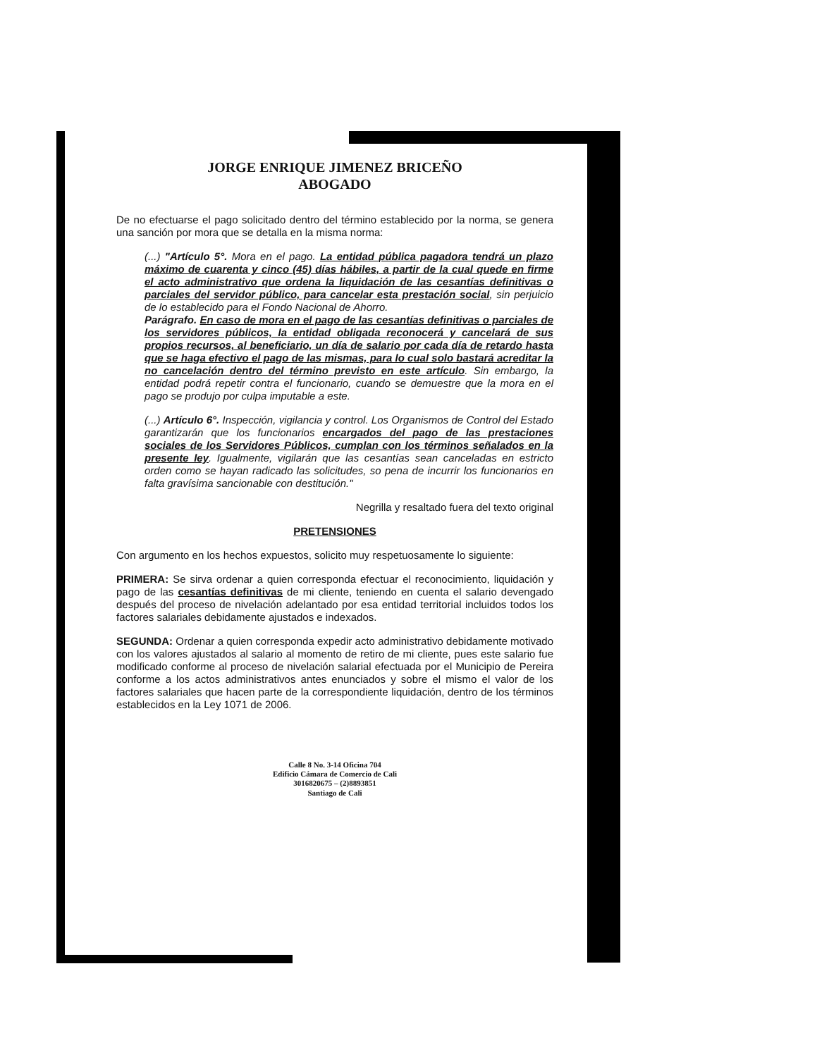JORGE ENRIQUE JIMENEZ BRICEÑO
ABOGADO
De no efectuarse el pago solicitado dentro del término establecido por la norma, se genera una sanción por mora que se detalla en la misma norma:
(...) "Artículo 5°. Mora en el pago. La entidad pública pagadora tendrá un plazo máximo de cuarenta y cinco (45) días hábiles, a partir de la cual quede en firme el acto administrativo que ordena la liquidación de las cesantías definitivas o parciales del servidor público, para cancelar esta prestación social, sin perjuicio de lo establecido para el Fondo Nacional de Ahorro.
Parágrafo. En caso de mora en el pago de las cesantías definitivas o parciales de los servidores públicos, la entidad obligada reconocerá y cancelará de sus propios recursos, al beneficiario, un día de salario por cada día de retardo hasta que se haga efectivo el pago de las mismas, para lo cual solo bastará acreditar la no cancelación dentro del término previsto en este artículo. Sin embargo, la entidad podrá repetir contra el funcionario, cuando se demuestre que la mora en el pago se produjo por culpa imputable a este.
(...) Artículo 6°. Inspección, vigilancia y control. Los Organismos de Control del Estado garantizarán que los funcionarios encargados del pago de las prestaciones sociales de los Servidores Públicos, cumplan con los términos señalados en la presente ley. Igualmente, vigilarán que las cesantías sean canceladas en estricto orden como se hayan radicado las solicitudes, so pena de incurrir los funcionarios en falta gravísima sancionable con destitución."
Negrilla y resaltado fuera del texto original
PRETENSIONES
Con argumento en los hechos expuestos, solicito muy respetuosamente lo siguiente:
PRIMERA: Se sirva ordenar a quien corresponda efectuar el reconocimiento, liquidación y pago de las cesantías definitivas de mi cliente, teniendo en cuenta el salario devengado después del proceso de nivelación adelantado por esa entidad territorial incluidos todos los factores salariales debidamente ajustados e indexados.
SEGUNDA: Ordenar a quien corresponda expedir acto administrativo debidamente motivado con los valores ajustados al salario al momento de retiro de mi cliente, pues este salario fue modificado conforme al proceso de nivelación salarial efectuada por el Municipio de Pereira conforme a los actos administrativos antes enunciados y sobre el mismo el valor de los factores salariales que hacen parte de la correspondiente liquidación, dentro de los términos establecidos en la Ley 1071 de 2006.
Calle 8 No. 3-14 Oficina 704
Edificio Cámara de Comercio de Cali
3016820675 – (2)8893851
Santiago de Cali